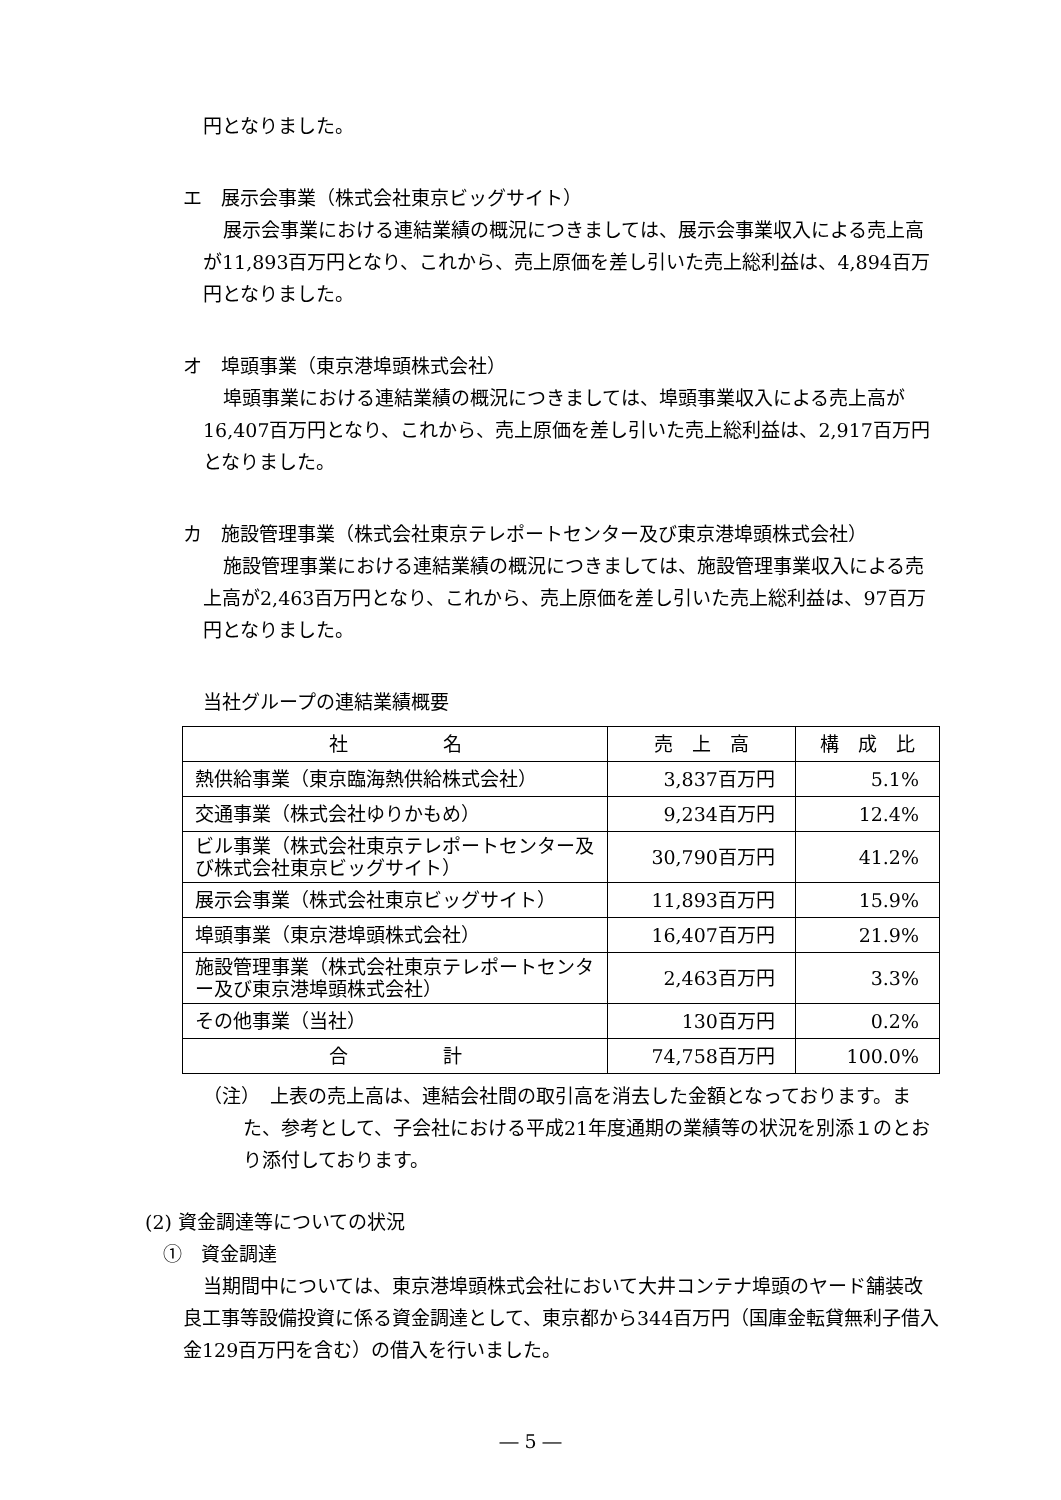円となりました。
エ　展示会事業（株式会社東京ビッグサイト）
展示会事業における連結業績の概況につきましては、展示会事業収入による売上高が11,893百万円となり、これから、売上原価を差し引いた売上総利益は、4,894百万円となりました。
オ　埠頭事業（東京港埠頭株式会社）
埠頭事業における連結業績の概況につきましては、埠頭事業収入による売上高が16,407百万円となり、これから、売上原価を差し引いた売上総利益は、2,917百万円となりました。
カ　施設管理事業（株式会社東京テレポートセンター及び東京港埠頭株式会社）
施設管理事業における連結業績の概況につきましては、施設管理事業収入による売上高が2,463百万円となり、これから、売上原価を差し引いた売上総利益は、97百万円となりました。
当社グループの連結業績概要
| 社 名 | 売 上 高 | 構 成 比 |
| 熱供給事業（東京臨海熱供給株式会社） | 3,837百万円 | 5.1% |
| 交通事業（株式会社ゆりかもめ） | 9,234百万円 | 12.4% |
| ビル事業（株式会社東京テレポートセンター及び株式会社東京ビッグサイト） | 30,790百万円 | 41.2% |
| 展示会事業（株式会社東京ビッグサイト） | 11,893百万円 | 15.9% |
| 埠頭事業（東京港埠頭株式会社） | 16,407百万円 | 21.9% |
| 施設管理事業（株式会社東京テレポートセンター及び東京港埠頭株式会社） | 2,463百万円 | 3.3% |
| その他事業（当社） | 130百万円 | 0.2% |
| 合 計 | 74,758百万円 | 100.0% |
（注）　上表の売上高は、連結会社間の取引高を消去した金額となっております。また、参考として、子会社における平成21年度通期の業績等の状況を別添１のとおり添付しております。
(2) 資金調達等についての状況
①　資金調達
当期間中については、東京港埠頭株式会社において大井コンテナ埠頭のヤード舗装改良工事等設備投資に係る資金調達として、東京都から344百万円（国庫金転貸無利子借入金129百万円を含む）の借入を行いました。
― 5 ―